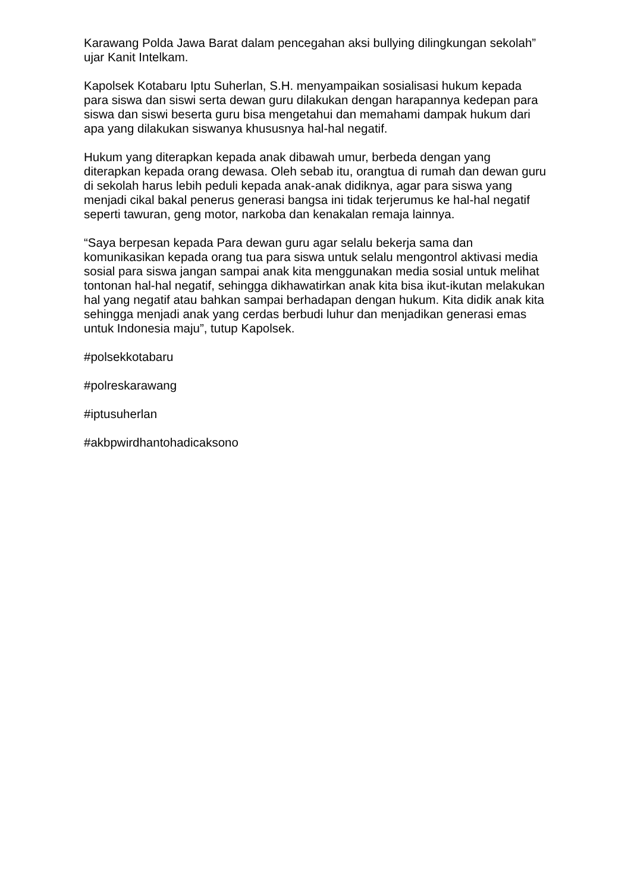Karawang Polda Jawa Barat dalam pencegahan aksi bullying dilingkungan sekolah” ujar Kanit Intelkam.
Kapolsek Kotabaru Iptu Suherlan, S.H. menyampaikan sosialisasi hukum kepada para siswa dan siswi serta dewan guru dilakukan dengan harapannya kedepan para siswa dan siswi beserta guru bisa mengetahui dan memahami dampak hukum dari apa yang dilakukan siswanya khususnya hal-hal negatif.
Hukum yang diterapkan kepada anak dibawah umur, berbeda dengan yang diterapkan kepada orang dewasa. Oleh sebab itu, orangtua di rumah dan dewan guru di sekolah harus lebih peduli kepada anak-anak didiknya, agar para siswa yang menjadi cikal bakal penerus generasi bangsa ini tidak terjerumus ke hal-hal negatif seperti tawuran, geng motor, narkoba dan kenakalan remaja lainnya.
“Saya berpesan kepada Para dewan guru agar selalu bekerja sama dan komunikasikan kepada orang tua para siswa untuk selalu mengontrol aktivasi media sosial para siswa jangan sampai anak kita menggunakan media sosial untuk melihat tontonan hal-hal negatif, sehingga dikhawatirkan anak kita bisa ikut-ikutan melakukan hal yang negatif atau bahkan sampai berhadapan dengan hukum. Kita didik anak kita sehingga menjadi anak yang cerdas berbudi luhur dan menjadikan generasi emas untuk Indonesia maju”, tutup Kapolsek.
#polsekkotabaru
#polreskarawang
#iptusuherlan
#akbpwirdhantohadicaksono